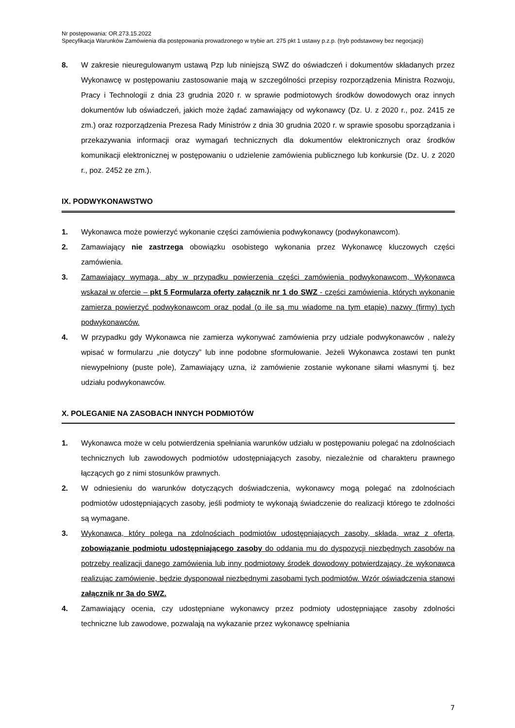Nr postępowania: OR.273.15.2022
Specyfikacja Warunków Zamówienia dla postępowania prowadzonego w trybie art. 275 pkt 1 ustawy p.z.p. (tryb podstawowy bez negocjacji)
8. W zakresie nieuregulowanym ustawą Pzp lub niniejszą SWZ do oświadczeń i dokumentów składanych przez Wykonawcę w postępowaniu zastosowanie mają w szczególności przepisy rozporządzenia Ministra Rozwoju, Pracy i Technologii z dnia 23 grudnia 2020 r. w sprawie podmiotowych środków dowodowych oraz innych dokumentów lub oświadczeń, jakich może żądać zamawiający od wykonawcy (Dz. U. z 2020 r., poz. 2415 ze zm.) oraz rozporządzenia Prezesa Rady Ministrów z dnia 30 grudnia 2020 r. w sprawie sposobu sporządzania i przekazywania informacji oraz wymagań technicznych dla dokumentów elektronicznych oraz środków komunikacji elektronicznej w postępowaniu o udzielenie zamówienia publicznego lub konkursie (Dz. U. z 2020 r., poz. 2452 ze zm.).
IX. PODWYKONAWSTWO
1. Wykonawca może powierzyć wykonanie części zamówienia podwykonawcy (podwykonawcom).
2. Zamawiający nie zastrzega obowiązku osobistego wykonania przez Wykonawcę kluczowych części zamówienia.
3. Zamawiający wymaga, aby w przypadku powierzenia części zamówienia podwykonawcom, Wykonawca wskazał w ofercie – pkt 5 Formularza oferty załącznik nr 1 do SWZ - części zamówienia, których wykonanie zamierza powierzyć podwykonawcom oraz podał (o ile są mu wiadome na tym etapie) nazwy (firmy) tych podwykonawców.
4. W przypadku gdy Wykonawca nie zamierza wykonywać zamówienia przy udziale podwykonawców , należy wpisać w formularzu „nie dotyczy” lub inne podobne sformułowanie. Jeżeli Wykonawca zostawi ten punkt niewypełniony (puste pole), Zamawiający uzna, iż zamówienie zostanie wykonane siłami własnymi tj. bez udziału podwykonawców.
X. POLEGANIE NA ZASOBACH INNYCH PODMIOTÓW
1. Wykonawca może w celu potwierdzenia spełniania warunków udziału w postępowaniu polegać na zdolnościach technicznych lub zawodowych podmiotów udostępniających zasoby, niezależnie od charakteru prawnego łączących go z nimi stosunków prawnych.
2. W odniesieniu do warunków dotyczących doświadczenia, wykonawcy mogą polegać na zdolnościach podmiotów udostępniających zasoby, jeśli podmioty te wykonają świadczenie do realizacji którego te zdolności są wymagane.
3. Wykonawca, który polega na zdolnościach podmiotów udostępniających zasoby, składa, wraz z ofertą, zobowiązanie podmiotu udostępniającego zasoby do oddania mu do dyspozycji niezbędnych zasobów na potrzeby realizacji danego zamówienia lub inny podmiotowy środek dowodowy potwierdzający, że wykonawca realizując zamówienie, będzie dysponował niezbędnymi zasobami tych podmiotów. Wzór oświadczenia stanowi załącznik nr 3a do SWZ.
4. Zamawiający ocenia, czy udostępniane wykonawcy przez podmioty udostępniające zasoby zdolności techniczne lub zawodowe, pozwalają na wykazanie przez wykonawcę spełniania
7